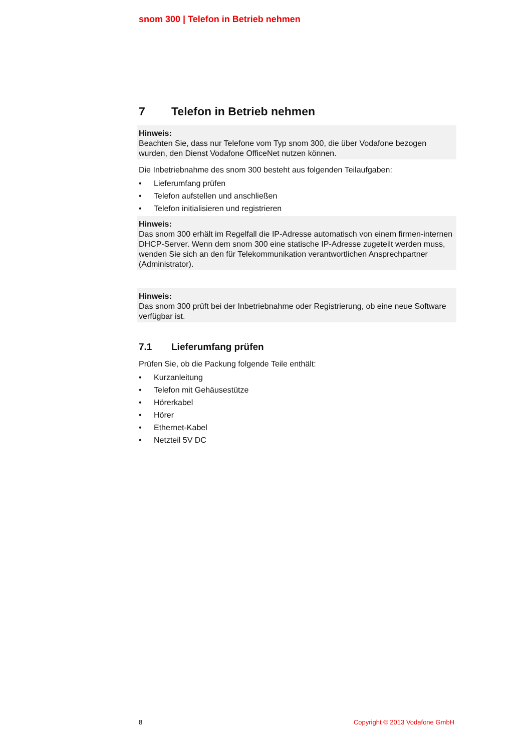snom 300 | Telefon in Betrieb nehmen
7 Telefon in Betrieb nehmen
Hinweis:
Beachten Sie, dass nur Telefone vom Typ snom 300, die über Vodafone bezogen wurden, den Dienst Vodafone OfficeNet nutzen können.
Die Inbetriebnahme des snom 300 besteht aus folgenden Teilaufgaben:
• Lieferumfang prüfen
• Telefon aufstellen und anschließen
• Telefon initialisieren und registrieren
Hinweis:
Das snom 300 erhält im Regelfall die IP-Adresse automatisch von einem firmen-internen DHCP-Server. Wenn dem snom 300 eine statische IP-Adresse zugeteilt werden muss, wenden Sie sich an den für Telekommunikation verantwortlichen Ansprechpartner (Administrator).
Hinweis:
Das snom 300 prüft bei der Inbetriebnahme oder Registrierung, ob eine neue Software verfügbar ist.
7.1 Lieferumfang prüfen
Prüfen Sie, ob die Packung folgende Teile enthält:
• Kurzanleitung
• Telefon mit Gehäusestütze
• Hörerkabel
• Hörer
• Ethernet-Kabel
• Netzteil 5V DC
8 Copyright © 2013 Vodafone GmbH